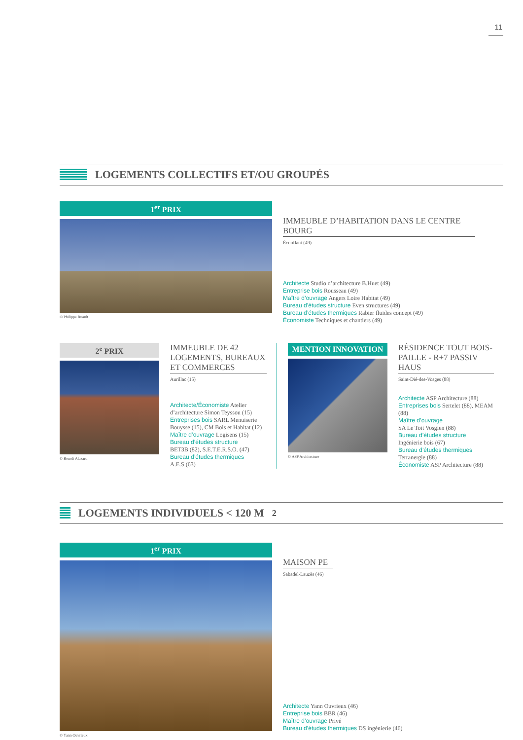11
LOGEMENTS COLLECTIFS ET/OU GROUPÉS
1<sup>er</sup> PRIX
© Philippe Ruault
IMMEUBLE D’HABITATION DANS LE CENTRE BOURG
Écouflant (49)
Architecte Studio d’architecture B.Huet (49)
Entreprise bois Rousseau (49)
Maître d’ouvrage Angers Loire Habitat (49)
Bureau d’études structure Even structures (49)
Bureau d’études thermiques Rabier fluides concept (49)
Économiste Techniques et chantiers (49)
2<sup>e</sup> PRIX
© Benoît Alazard
IMMEUBLE DE 42 LOGEMENTS, BUREAUX ET COMMERCES
Aurillac (15)
Architecte/Économiste Atelier d’architecture Simon Teyssou (15)
Entreprises bois SARL Menuiserie Bouysse (15), CM Bois et Habitat (12)
Maître d’ouvrage Logisens (15)
Bureau d’études structure
BET3B (82), S.E.T.E.R.S.O. (47)
Bureau d’études thermiques
A.E.S (63)
MENTION INNOVATION
© ASP Architecture
RÉSIDENCE TOUT BOIS-PAILLE - R+7 PASSIV HAUS
Saint-Dié-des-Vosges (88)
Architecte ASP Architecture (88)
Entreprises bois Sertelet (88), MEAM (88)
Maître d’ouvrage
SA Le Toit Vosgien (88)
Bureau d’études structure
Ingénierie bois (67)
Bureau d’études thermiques
Terranergie (88)
Économiste ASP Architecture (88)
LOGEMENTS INDIVIDUELS < 120 M<sup>2</sup>
1<sup>er</sup> PRIX
© Yann Ouvrieux
MAISON PE
Sabadel-Lauzès (46)
Architecte Yann Ouvrieux (46)
Entreprise bois BBR (46)
Maître d’ouvrage Privé
Bureau d’études thermiques DS ingénierie (46)